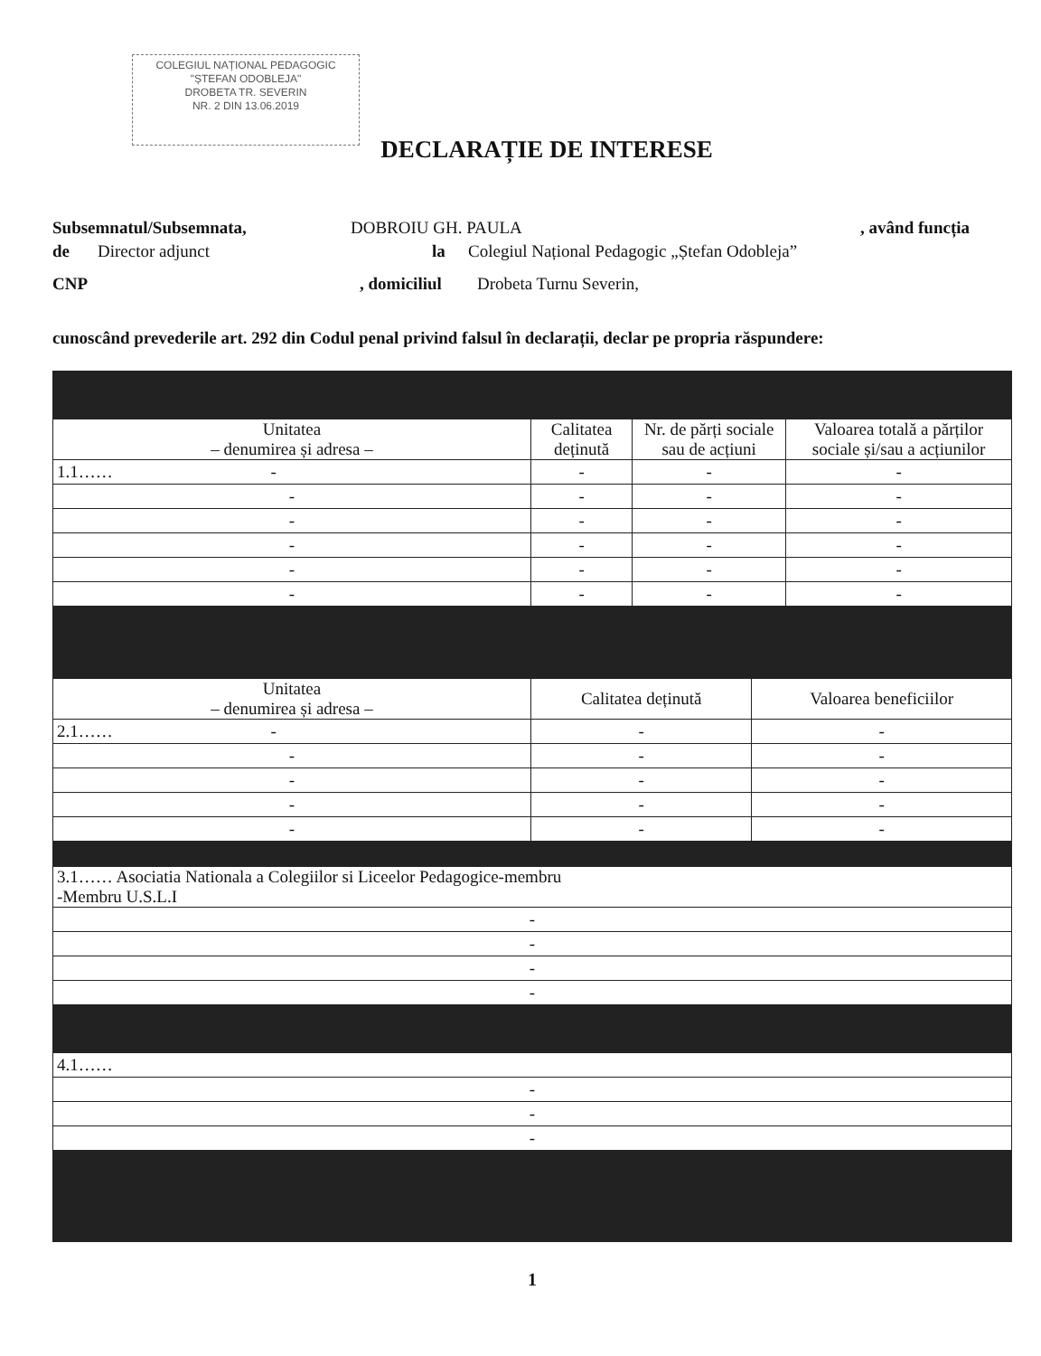COLEGIUL NAȚIONAL PEDAGOGIC
"ȘTEFAN ODOBLEJA"
DROBETA TR. SEVERIN
NR. 2 DIN 13.06.2019
DECLARAȚIE DE INTERESE
Subsemnatul/Subsemnata, DOBROIU GH. PAULA, având funcția
de Director adjunct la Colegiul Național Pedagogic „Ștefan Odobleja”
CNP, domiciliul Drobeta Turnu Severin,
cunoscând prevederile art. 292 din Codul penal privind falsul în declarații, declar pe propria răspundere:
| Unitatea – denumirea și adresa – | Calitatea deținută | Nr. de părți sociale sau de acțiuni | Valoarea totală a părților sociale și/sau a acțiunilor |
| --- | --- | --- | --- |
| 1.1…… - | - | - | - |
| - | - | - | - |
| - | - | - | - |
| - | - | - | - |
| - | - | - | - |
| - | - | - | - |
| Unitatea – denumirea și adresa – | Calitatea deținută | Valoarea beneficiilor |
| --- | --- | --- |
| 2.1…… - | - | - |
| - | - | - |
| - | - | - |
| - | - | - |
| - | - | - |
| 3.1…… Asociatia Nationala a Colegiilor si Liceelor Pedagogice-membru -Membru U.S.L.I |
| - |
| - |
| - |
| - |
| 4.1…… |
| - |
| - |
| - |
1